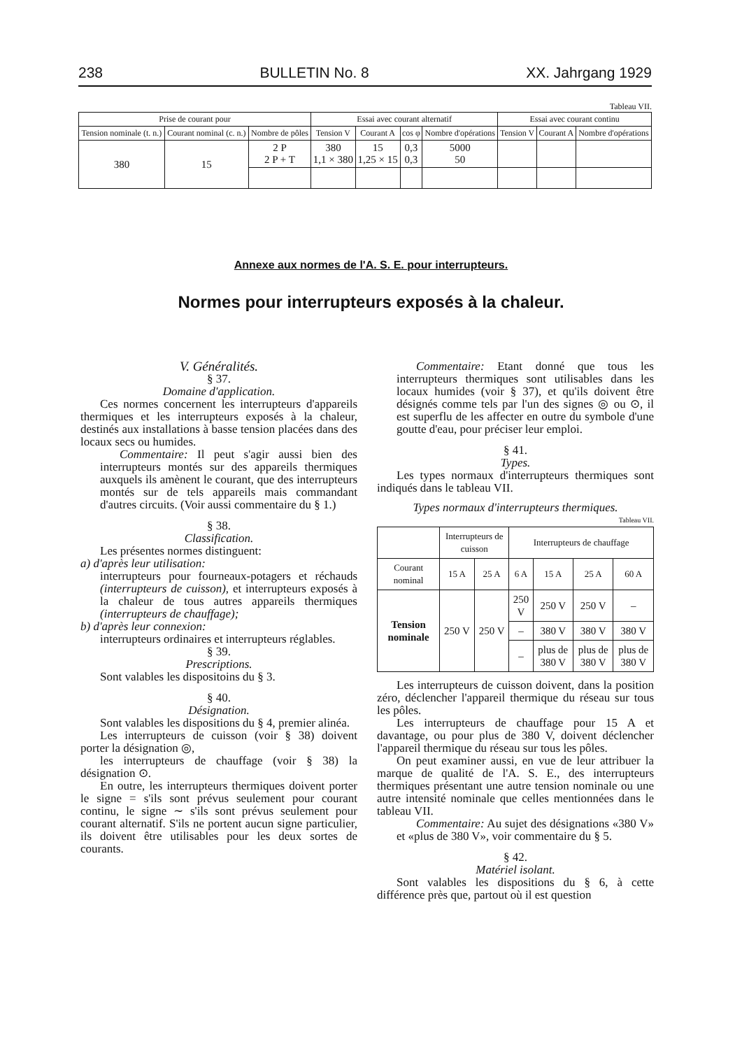238 BULLETIN No. 8 XX. Jahrgang 1929
Tableau VII.
| Prise de courant pour | | | Essai avec courant alternatif | | | | Essai avec courant continu | | |
| --- | --- | --- | --- | --- | --- | --- | --- | --- | --- |
| Tension nominale (t. n.) | Courant nominal (c. n.) | Nombre de pôles | Tension V | Courant A | cos φ | Nombre d'opérations | Tension V | Courant A | Nombre d'opérations |
| 380 | 15 | 2 P 2 P + T | 380 1,1 × 380 | 15 1,25 × 15 | 0,3 0,3 | 5000 50 | | | |
Annexe aux normes de l'A. S. E. pour interrupteurs.
Normes pour interrupteurs exposés à la chaleur.
V. Généralités.
§ 37.
Domaine d'application.
Ces normes concernent les interrupteurs d'appareils thermiques et les interrupteurs exposés à la chaleur, destinés aux installations à basse tension placées dans des locaux secs ou humides.
Commentaire: Il peut s'agir aussi bien des interrupteurs montés sur des appareils thermiques auxquels ils amènent le courant, que des interrupteurs montés sur de tels appareils mais commandant d'autres circuits. (Voir aussi commentaire du § 1.)
§ 38.
Classification.
Les présentes normes distinguent:
a) d'après leur utilisation:
interrupteurs pour fourneaux-potagers et réchauds (interrupteurs de cuisson), et interrupteurs exposés à la chaleur de tous autres appareils thermiques (interrupteurs de chauffage);
b) d'après leur connexion:
interrupteurs ordinaires et interrupteurs réglables.
§ 39.
Prescriptions.
Sont valables les dispositoins du § 3.
§ 40.
Désignation.
Sont valables les dispositions du § 4, premier alinéa.
Les interrupteurs de cuisson (voir § 38) doivent porter la désignation ◎,
les interrupteurs de chauffage (voir § 38) la désignation ⊙.
En outre, les interrupteurs thermiques doivent porter le signe = s'ils sont prévus seulement pour courant continu, le signe ∼ s'ils sont prévus seulement pour courant alternatif. S'ils ne portent aucun signe particulier, ils doivent être utilisables pour les deux sortes de courants.
Commentaire: Etant donné que tous les interrupteurs thermiques sont utilisables dans les locaux humides (voir § 37), et qu'ils doivent être désignés comme tels par l'un des signes ◎ ou ⊙, il est superflu de les affecter en outre du symbole d'une goutte d'eau, pour préciser leur emploi.
§ 41.
Types.
Les types normaux d'interrupteurs thermiques sont indiqués dans le tableau VII.
Types normaux d'interrupteurs thermiques.
Tableau VII.
| | Interrupteurs de cuisson | | Interrupteurs de chauffage | | | |
| Courant nominal | 15 A | 25 A | 6 A | 15 A | 25 A | 60 A |
| Tension nominale | 250 V | 250 V | 250 V | 250 V | 250 V | – |
| | | | – | 380 V | 380 V | 380 V |
| | | | – | plus de 380 V | plus de 380 V | plus de 380 V |
Les interrupteurs de cuisson doivent, dans la position zéro, déclencher l'appareil thermique du réseau sur tous les pôles.
Les interrupteurs de chauffage pour 15 A et davantage, ou pour plus de 380 V, doivent déclencher l'appareil thermique du réseau sur tous les pôles.
On peut examiner aussi, en vue de leur attribuer la marque de qualité de l'A. S. E., des interrupteurs thermiques présentant une autre tension nominale ou une autre intensité nominale que celles mentionnées dans le tableau VII.
Commentaire: Au sujet des désignations «380 V» et «plus de 380 V», voir commentaire du § 5.
§ 42.
Matériel isolant.
Sont valables les dispositions du § 6, à cette différence près que, partout où il est question